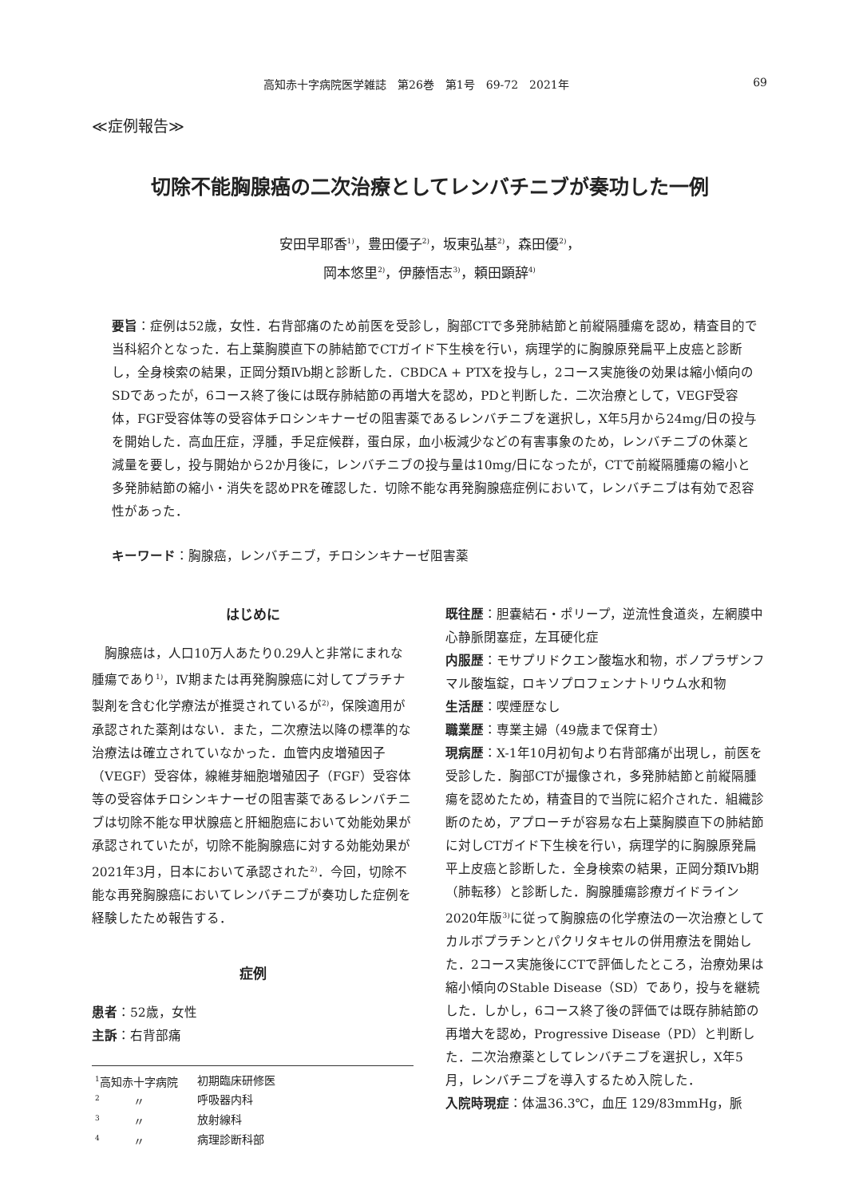高知赤十字病院医学雑誌　第26巻　第1号　69-72　2021年 69
≪症例報告≫
切除不能胸腺癌の二次治療としてレンバチニブが奏功した一例
安田早耶香<sup>1)</sup>，豊田優子<sup>2)</sup>，坂東弘基<sup>2)</sup>，森田優<sup>2)</sup>，
岡本悠里<sup>2)</sup>，伊藤悟志<sup>3)</sup>，頼田顕辞<sup>4)</sup>
要旨：症例は52歳，女性．右背部痛のため前医を受診し，胸部CTで多発肺結節と前縦隔腫瘍を認め，精査目的で当科紹介となった．右上葉胸膜直下の肺結節でCTガイド下生検を行い，病理学的に胸腺原発扁平上皮癌と診断し，全身検索の結果，正岡分類Ⅳb期と診断した．CBDCA + PTXを投与し，2コース実施後の効果は縮小傾向のSDであったが，6コース終了後には既存肺結節の再増大を認め，PDと判断した．二次治療として，VEGF受容体，FGF受容体等の受容体チロシンキナーゼの阻害薬であるレンバチニブを選択し，X年5月から24mg/日の投与を開始した．高血圧症，浮腫，手足症候群，蛋白尿，血小板減少などの有害事象のため，レンバチニブの休薬と減量を要し，投与開始から2か月後に，レンバチニブの投与量は10mg/日になったが，CTで前縦隔腫瘍の縮小と多発肺結節の縮小・消失を認めPRを確認した．切除不能な再発胸腺癌症例において，レンバチニブは有効で忍容性があった．
キーワード：胸腺癌，レンバチニブ，チロシンキナーゼ阻害薬
はじめに
　胸腺癌は，人口10万人あたり0.29人と非常にまれな腫瘍であり<sup>1)</sup>，Ⅳ期または再発胸腺癌に対してプラチナ製剤を含む化学療法が推奨されているが<sup>2)</sup>，保険適用が承認された薬剤はない．また，二次療法以降の標準的な治療法は確立されていなかった．血管内皮増殖因子（VEGF）受容体，線維芽細胞増殖因子（FGF）受容体等の受容体チロシンキナーゼの阻害薬であるレンバチニブは切除不能な甲状腺癌と肝細胞癌において効能効果が承認されていたが，切除不能胸腺癌に対する効能効果が2021年3月，日本において承認された<sup>2)</sup>．今回，切除不能な再発胸腺癌においてレンバチニブが奏功した症例を経験したため報告する．
症例
患者：52歳，女性
主訴：右背部痛
| <sup>1</sup> 高知赤十字病院 | 初期臨床研修医 |
| <sup>2</sup> 〃 | 呼吸器内科 |
| <sup>3</sup> 〃 | 放射線科 |
| <sup>4</sup> 〃 | 病理診断科部 |
既往歴：胆嚢結石・ポリープ，逆流性食道炎，左網膜中心静脈閉塞症，左耳硬化症
内服歴：モサプリドクエン酸塩水和物，ボノプラザンフマル酸塩錠，ロキソプロフェンナトリウム水和物
生活歴：喫煙歴なし
職業歴：専業主婦（49歳まで保育士）
現病歴：X-1年10月初旬より右背部痛が出現し，前医を受診した．胸部CTが撮像され，多発肺結節と前縦隔腫瘍を認めたため，精査目的で当院に紹介された．組織診断のため，アプローチが容易な右上葉胸膜直下の肺結節に対しCTガイド下生検を行い，病理学的に胸腺原発扁平上皮癌と診断した．全身検索の結果，正岡分類Ⅳb期（肺転移）と診断した．胸腺腫瘍診療ガイドライン2020年版<sup>3)</sup>に従って胸腺癌の化学療法の一次治療としてカルボプラチンとパクリタキセルの併用療法を開始した．2コース実施後にCTで評価したところ，治療効果は縮小傾向のStable Disease（SD）であり，投与を継続した．しかし，6コース終了後の評価では既存肺結節の再増大を認め，Progressive Disease（PD）と判断した．二次治療薬としてレンバチニブを選択し，X年5月，レンバチニブを導入するため入院した．
入院時現症：体温36.3℃，血圧 129/83mmHg，脈